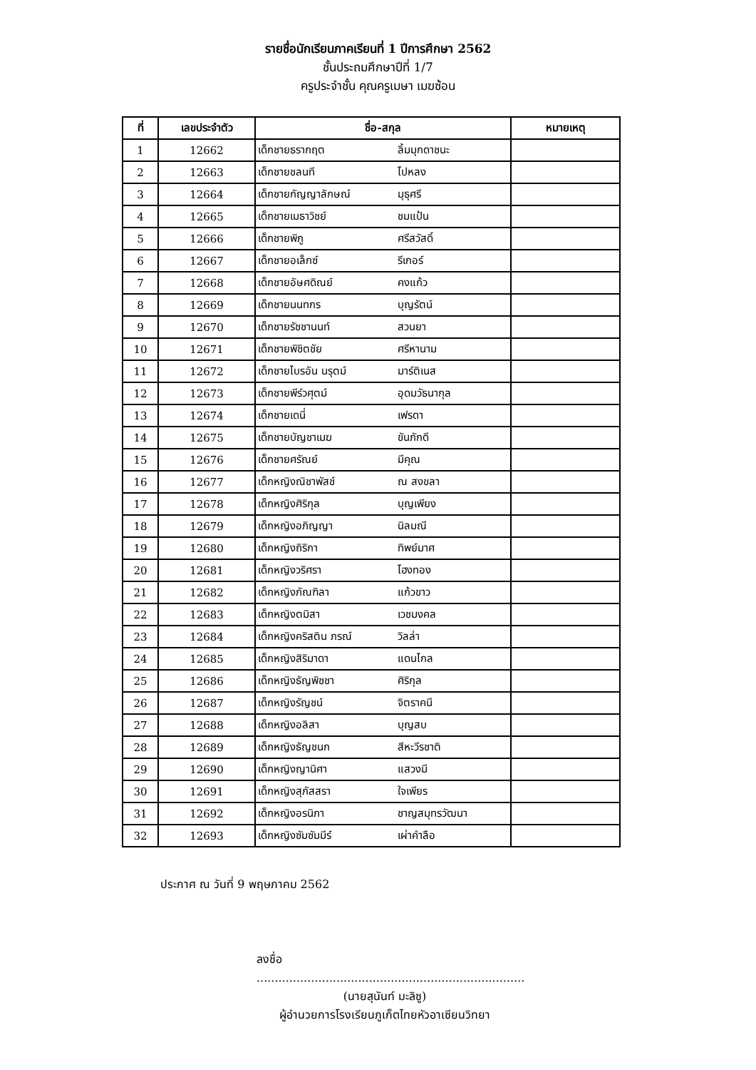รายชื่อนักเรียนภาคเรียนที่ 1 ปีการศึกษา 2562
ชั้นประถมศึกษาปีที่ 1/7
ครูประจำชั้น คุณครูเมษา เมฆซ้อน
| ที่ | เลขประจำตัว | ชื่อ-สกุล | | หมายเหตุ |
| --- | --- | --- | --- | --- |
| 1 | 12662 | เด็กชายธรากฤต | ลิ้มมุกดาชนะ | |
| 2 | 12663 | เด็กชายชลนที | โปหลง | |
| 3 | 12664 | เด็กชายกัญญาลักษณ์ | มุธุศรี | |
| 4 | 12665 | เด็กชายเมธาวิชย์ | ชมแป้น | |
| 5 | 12666 | เด็กชายพิภู | ศรีสวัสดิ์ | |
| 6 | 12667 | เด็กชายอเล็กซ์ | รีเกอร์ | |
| 7 | 12668 | เด็กชายอัษศดิณย์ | คงแก้ว | |
| 8 | 12669 | เด็กชายนนทกร | บุญรัตน์ | |
| 9 | 12670 | เด็กชายรัชชานนท์ | สวนยา | |
| 10 | 12671 | เด็กชายพิชิตชัย | ศรีหานาม | |
| 11 | 12672 | เด็กชายไบรอัน นรุตม์ | มาร์ติเนส | |
| 12 | 12673 | เด็กชายพีร์วศุตม์ | อุดมวัธนากุล | |
| 13 | 12674 | เด็กชายเดนี่ | เฟรดา | |
| 14 | 12675 | เด็กชายบัญชาเมฆ | ขันภักดี | |
| 15 | 12676 | เด็กชายศรัณย์ | มีคุณ | |
| 16 | 12677 | เด็กหญิงณิชาพัสช์ | ณ สงขลา | |
| 17 | 12678 | เด็กหญิงศิริกุล | บุญเพียง | |
| 18 | 12679 | เด็กหญิงอภิญญา | นิลมณี | |
| 19 | 12680 | เด็กหญิงถิริกา | ทิพย์มาศ | |
| 20 | 12681 | เด็กหญิงวริศรา | โฮงทอง | |
| 21 | 12682 | เด็กหญิงภัณฑิลา | แก้วขาว | |
| 22 | 12683 | เด็กหญิงตมิสา | เวชมงคล | |
| 23 | 12684 | เด็กหญิงคริสติน ภรณ์ | วิลล่า | |
| 24 | 12685 | เด็กหญิงสิริมาดา | แดนไกล | |
| 25 | 12686 | เด็กหญิงธัญพิชชา | ศิริกุล | |
| 26 | 12687 | เด็กหญิงรัญชน์ | จิตราคนี | |
| 27 | 12688 | เด็กหญิงอลิสา | บุญสบ | |
| 28 | 12689 | เด็กหญิงธัญชนก | สีหะวีรชาติ | |
| 29 | 12690 | เด็กหญิงญานิศา | แสวงมี | |
| 30 | 12691 | เด็กหญิงสุภัสสรา | ใจเพียร | |
| 31 | 12692 | เด็กหญิงอรนิภา | ชาญสมุทรวัฒนา | |
| 32 | 12693 | เด็กหญิงซัมซัมมีร์ | เผ่าคำลือ | |
ประกาศ ณ วันที่ 9 พฤษภาคม 2562
ลงชื่อ ..........................................................................
(นายสุนันท์ มะลิซู)
ผู้อำนวยการโรงเรียนภูเก็ตไทยหัวอาเซียนวิทยา